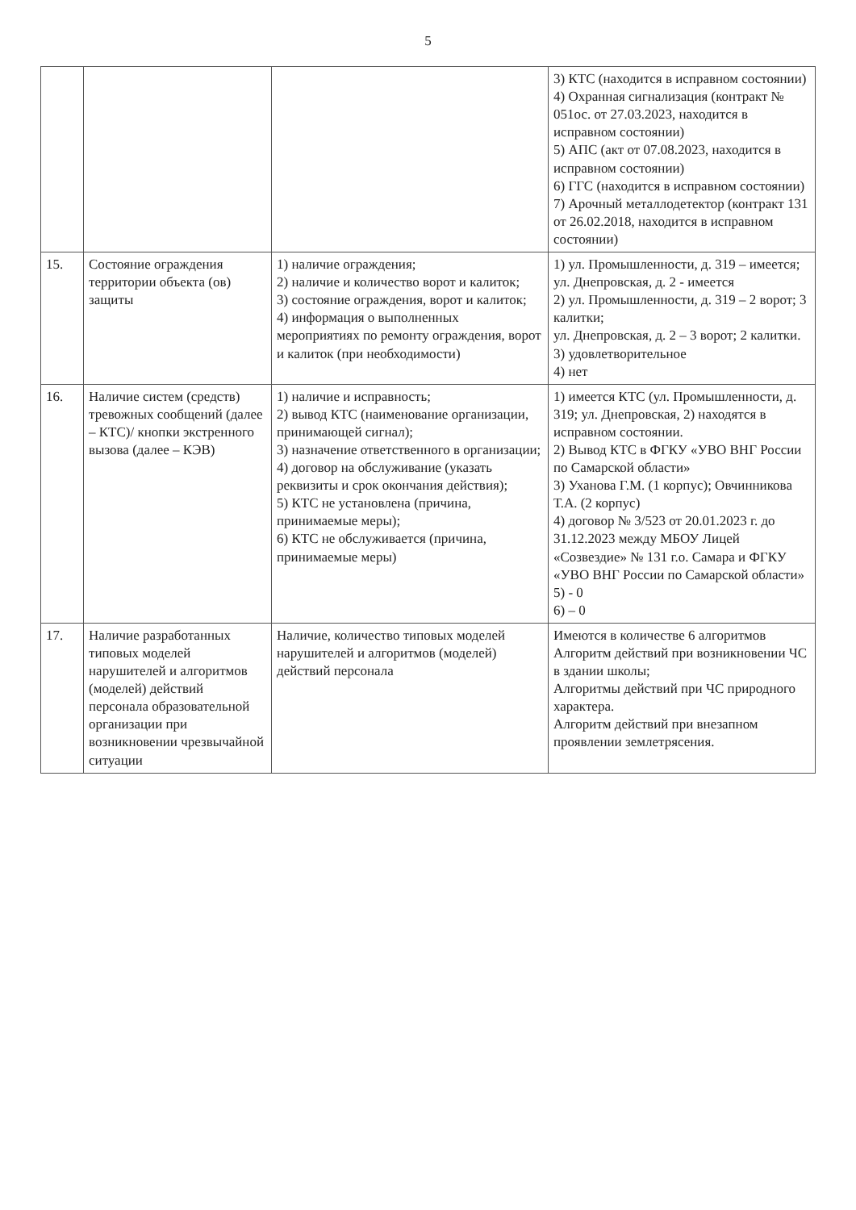5
| | | | 3) КТС (находится в исправном состоянии) 4) Охранная сигнализация (контракт № 051ос. от 27.03.2023, находится в исправном состоянии) 5) АПС (акт от 07.08.2023, находится в исправном состоянии) 6) ГГС (находится в исправном состоянии) 7) Арочный металлодетектор (контракт 131 от 26.02.2018, находится в исправном состоянии) |
| 15. | Состояние ограждения территории объекта (ов) защиты | 1) наличие ограждения; 2) наличие и количество ворот и калиток; 3) состояние ограждения, ворот и калиток; 4) информация о выполненных мероприятиях по ремонту ограждения, ворот и калиток (при необходимости) | 1) ул. Промышленности, д. 319 – имеется; ул. Днепровская, д. 2 - имеется 2) ул. Промышленности, д. 319 – 2 ворот; 3 калитки; ул. Днепровская, д. 2 – 3 ворот; 2 калитки. 3) удовлетворительное 4) нет |
| 16. | Наличие систем (средств) тревожных сообщений (далее – КТС)/ кнопки экстренного вызова (далее – КЭВ) | 1) наличие и исправность; 2) вывод КТС (наименование организации, принимающей сигнал); 3) назначение ответственного в организации; 4) договор на обслуживание (указать реквизиты и срок окончания действия); 5) КТС не установлена (причина, принимаемые меры); 6) КТС не обслуживается (причина, принимаемые меры) | 1) имеется КТС (ул. Промышленности, д. 319; ул. Днепровская, 2) находятся в исправном состоянии. 2) Вывод КТС в ФГКУ «УВО ВНГ России по Самарской области» 3) Уханова Г.М. (1 корпус); Овчинникова Т.А. (2 корпус) 4) договор № 3/523 от 20.01.2023 г. до 31.12.2023 между МБОУ Лицей «Созвездие» № 131 г.о. Самара и ФГКУ «УВО ВНГ России по Самарской области» 5) - 0 6) – 0 |
| 17. | Наличие разработанных типовых моделей нарушителей и алгоритмов (моделей) действий персонала образовательной организации при возникновении чрезвычайной ситуации | Наличие, количество типовых моделей нарушителей и алгоритмов (моделей) действий персонала | Имеются в количестве 6 алгоритмов Алгоритм действий при возникновении ЧС в здании школы; Алгоритмы действий при ЧС природного характера. Алгоритм действий при внезапном проявлении землетрясения. |